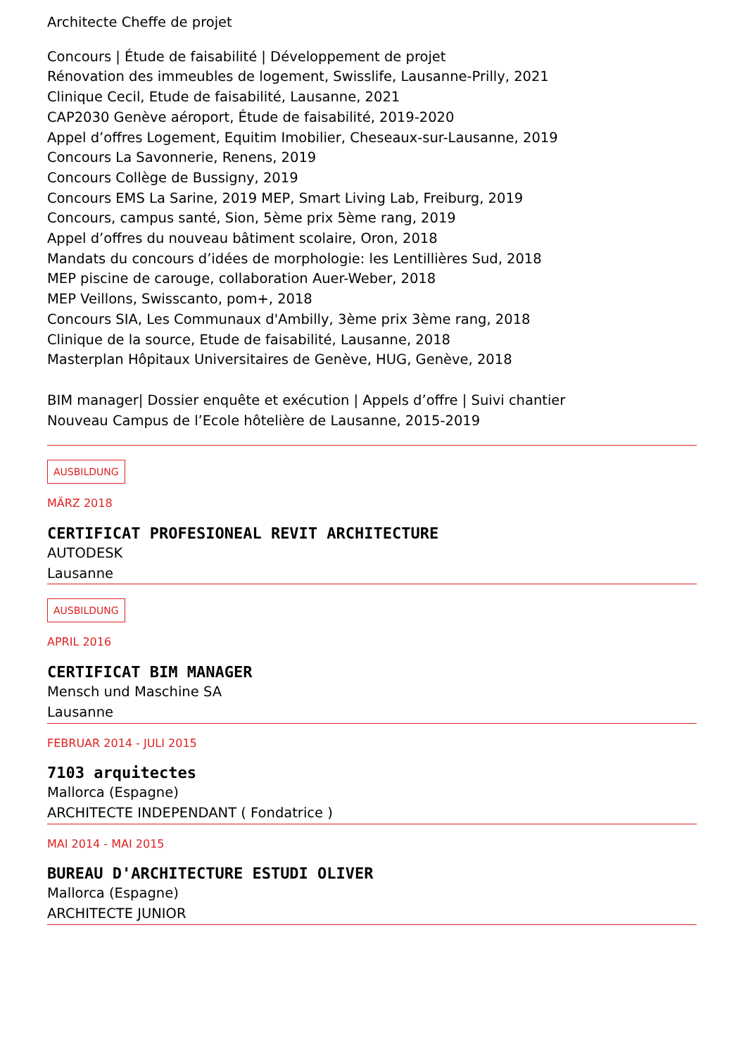Architecte Cheffe de projet
Concours | Étude de faisabilité | Développement de projet
Rénovation des immeubles de logement, Swisslife, Lausanne-Prilly, 2021
Clinique Cecil, Etude de faisabilité, Lausanne, 2021
CAP2030 Genève aéroport, Étude de faisabilité, 2019-2020
Appel d’offres Logement, Equitim Imobilier, Cheseaux-sur-Lausanne, 2019
Concours La Savonnerie, Renens, 2019
Concours Collège de Bussigny, 2019
Concours EMS La Sarine, 2019 MEP, Smart Living Lab, Freiburg, 2019
Concours, campus santé, Sion, 5ème prix 5ème rang, 2019
Appel d’offres du nouveau bâtiment scolaire, Oron, 2018
Mandats du concours d’idées de morphologie: les Lentillières Sud, 2018
MEP piscine de carouge, collaboration Auer-Weber, 2018
MEP Veillons, Swisscanto, pom+, 2018
Concours SIA, Les Communaux d'Ambilly, 3ème prix 3ème rang, 2018
Clinique de la source, Etude de faisabilité, Lausanne, 2018
Masterplan Hôpitaux Universitaires de Genève, HUG, Genève, 2018
BIM manager| Dossier enquête et exécution | Appels d’offre | Suivi chantier
Nouveau Campus de l’Ecole hôtelière de Lausanne, 2015-2019
AUSBILDUNG
MÄRZ 2018
CERTIFICAT PROFESIONEAL REVIT ARCHITECTURE
AUTODESK
Lausanne
AUSBILDUNG
APRIL 2016
CERTIFICAT BIM MANAGER
Mensch und Maschine SA
Lausanne
FEBRUAR 2014 - JULI 2015
7103 arquitectes
Mallorca (Espagne)
ARCHITECTE INDEPENDANT ( Fondatrice )
MAI 2014 - MAI 2015
BUREAU D'ARCHITECTURE ESTUDI OLIVER
Mallorca (Espagne)
ARCHITECTE JUNIOR